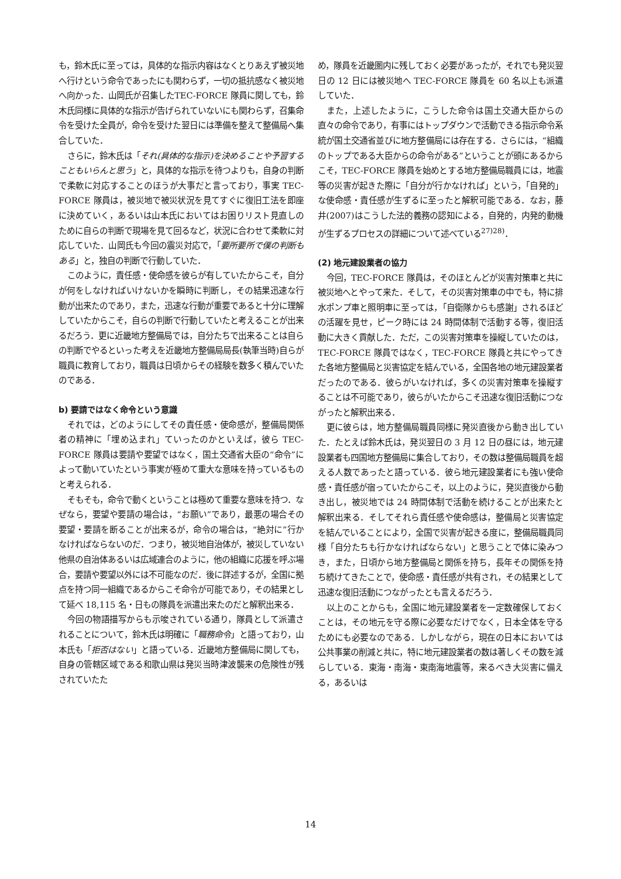も，鈴木氏に至っては，具体的な指示内容はなくとりあえず被災地へ行けという命令であったにも関わらず，一切の抵抗感なく被災地へ向かった．山岡氏が召集したTEC-FORCE 隊員に関しても，鈴木氏同様に具体的な指示が告げられていないにも関わらず，召集命令を受けた全員が，命令を受けた翌日には準備を整えて整備局へ集合していた．
さらに，鈴木氏は「それ(具体的な指示)を決めることや予習することもいらんと思う」と，具体的な指示を待つよりも，自身の判断で柔軟に対応することのほうが大事だと言っており，事実 TEC-FORCE 隊員は，被災地で被災状況を見てすぐに復旧工法を即座に決めていく，あるいは山本氏においてはお困りリスト見直しのために自らの判断で現場を見て回るなど，状況に合わせて柔軟に対応していた．山岡氏も今回の震災対応で，「要所要所で僕の判断もある」と，独自の判断で行動していた．
このように，責任感・使命感を彼らが有していたからこそ，自分が何をしなければいけないかを瞬時に判断し，その結果迅速な行動が出来たのであり，また，迅速な行動が重要であると十分に理解していたからこそ，自らの判断で行動していたと考えることが出来るだろう．更に近畿地方整備局では，自分たちで出来ることは自らの判断でやるといった考えを近畿地方整備局局長(執筆当時)自らが職員に教育しており，職員は日頃からその経験を数多く積んでいたのである．
b) 要請ではなく命令という意識
それでは，どのようにしてその責任感・使命感が，整備局関係者の精神に「埋め込まれ」ていったのかといえば，彼ら TEC-FORCE 隊員は要請や要望ではなく，国土交通省大臣の“命令”によって動いていたという事実が極めて重大な意味を持っているものと考えられる．
そもそも，命令で動くということは極めて重要な意味を持つ．なぜなら，要望や要請の場合は，“お願い”であり，最悪の場合その要望・要請を断ることが出来るが，命令の場合は，“絶対に”行かなければならないのだ．つまり，被災地自治体が，被災していない他県の自治体あるいは広域連合のように，他の組織に応援を呼ぶ場合，要請や要望以外には不可能なのだ．後に詳述するが，全国に拠点を持つ同一組織であるからこそ命令が可能であり，その結果として延べ 18,115 名・日もの隊員を派遣出来たのだと解釈出来る．
今回の物語描写からも示唆されている通り，隊員として派遣されることについて，鈴木氏は明確に「職務命令」と語っており，山本氏も「拒否はない」と語っている．近畿地方整備局に関しても，自身の管轄区域である和歌山県は発災当時津波襲来の危険性が残されていたた
め，隊員を近畿圏内に残しておく必要があったが，それでも発災翌日の 12 日には被災地へ TEC-FORCE 隊員を 60 名以上も派遣していた．
また，上述したように，こうした命令は国土交通大臣からの直々の命令であり，有事にはトップダウンで活動できる指示命令系統が国土交通省並びに地方整備局には存在する．さらには，“組織のトップである大臣からの命令がある”ということが頭にあるからこそ，TEC-FORCE 隊員を始めとする地方整備局職員には，地震等の災害が起きた際に「自分が行かなければ」という，「自発的」な使命感・責任感が生ずるに至ったと解釈可能である．なお，藤井(2007)はこうした法的義務の認知による，自発的，内発的動機が生ずるプロセスの詳細について述べている<sup>27)28)</sup>．
(2) 地元建設業者の協力
今回，TEC-FORCE 隊員は，そのほとんどが災害対策車と共に被災地へとやって来た．そして，その災害対策車の中でも，特に排水ポンプ車と照明車に至っては，「自衛隊からも感謝」されるほどの活躍を見せ，ピーク時には 24 時間体制で活動する等，復旧活動に大きく貢献した．ただ，この災害対策車を操縦していたのは，TEC-FORCE 隊員ではなく，TEC-FORCE 隊員と共にやってきた各地方整備局と災害協定を結んでいる，全国各地の地元建設業者だったのである．彼らがいなければ，多くの災害対策車を操縦することは不可能であり，彼らがいたからこそ迅速な復旧活動につながったと解釈出来る．
更に彼らは，地方整備局職員同様に発災直後から動き出していた．たとえば鈴木氏は，発災翌日の 3 月 12 日の昼には，地元建設業者も四国地方整備局に集合しており，その数は整備局職員を超える人数であったと語っている．彼ら地元建設業者にも強い使命感・責任感が宿っていたからこそ，以上のように，発災直後から動き出し，被災地では 24 時間体制で活動を続けることが出来たと解釈出来る．そしてそれら責任感や使命感は，整備局と災害協定を結んでいることにより，全国で災害が起きる度に，整備局職員同様「自分たちも行かなければならない」と思うことで体に染みつき，また，日頃から地方整備局と関係を持ち，長年その関係を持ち続けてきたことで，使命感・責任感が共有され，その結果として迅速な復旧活動につながったとも言えるだろう．
以上のことからも，全国に地元建設業者を一定数確保しておくことは，その地元を守る際に必要なだけでなく，日本全体を守るためにも必要なのである．しかしながら，現在の日本においては公共事業の削減と共に，特に地元建設業者の数は著しくその数を減らしている．東海・南海・東南海地震等，来るべき大災害に備える，あるいは
14